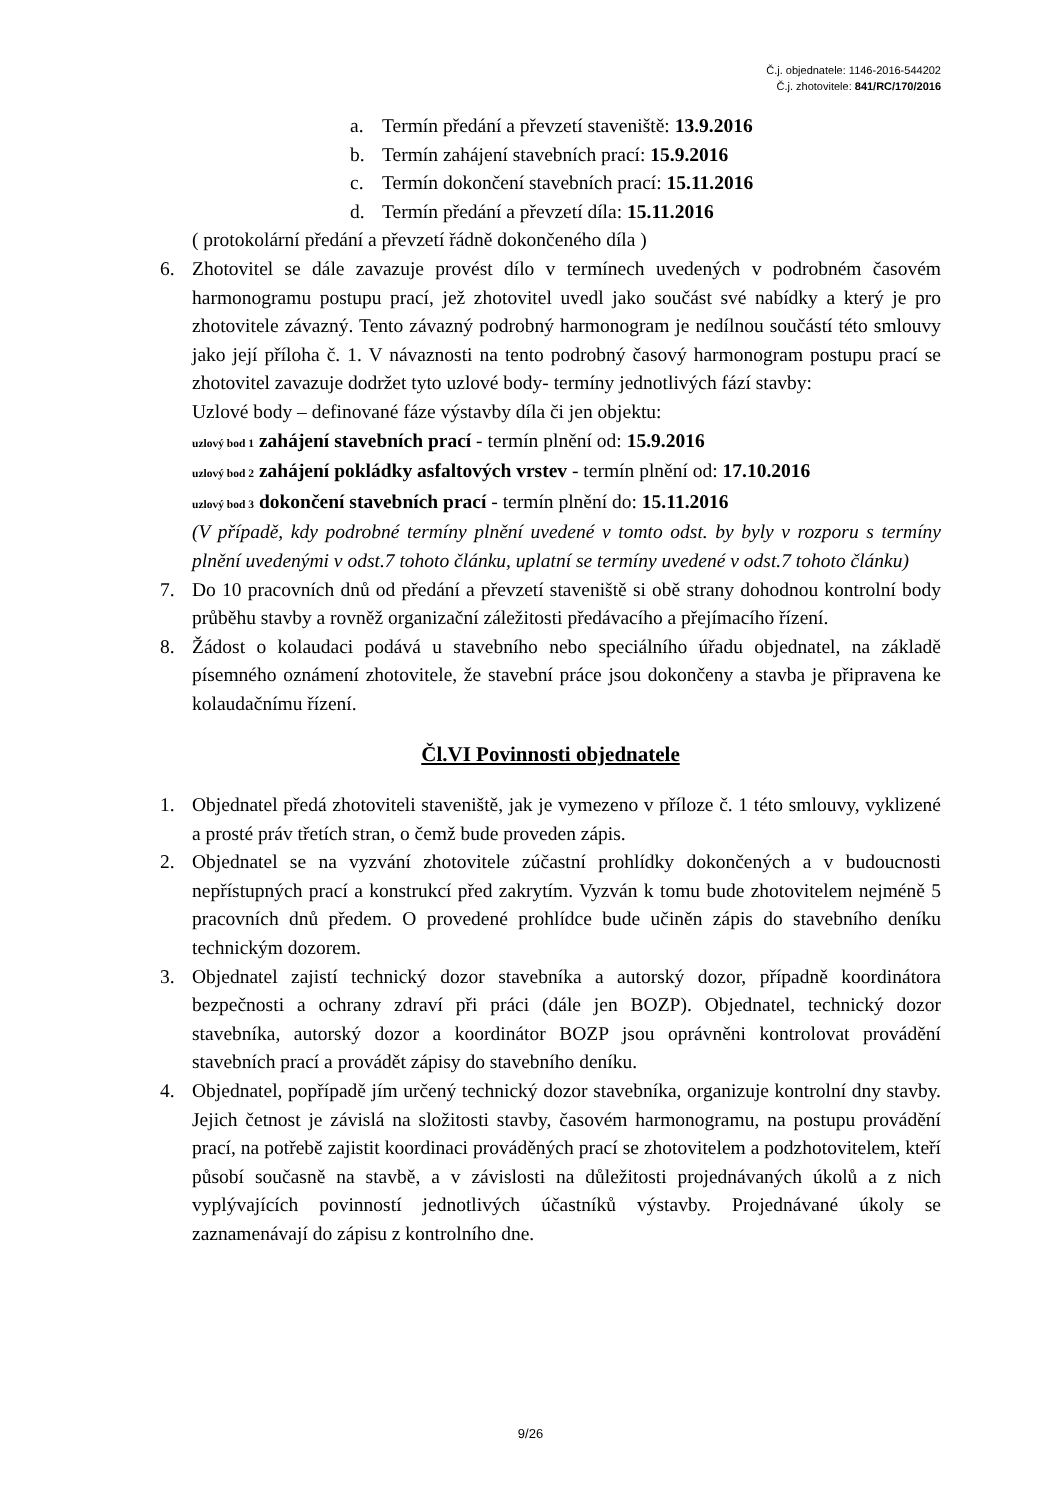Č.j. objednatele: 1146-2016-544202
Č.j. zhotovitele: 841/RC/170/2016
a. Termín předání a převzetí staveniště: 13.9.2016
b. Termín zahájení stavebních prací: 15.9.2016
c. Termín dokončení stavebních prací: 15.11.2016
d. Termín předání a převzetí díla: 15.11.2016
( protokolární předání a převzetí řádně dokončeného díla )
6. Zhotovitel se dále zavazuje provést dílo v termínech uvedených v podrobném časovém harmonogramu postupu prací, jež zhotovitel uvedl jako součást své nabídky a který je pro zhotovitele závazný. Tento závazný podrobný harmonogram je nedílnou součástí této smlouvy jako její příloha č. 1. V návaznosti na tento podrobný časový harmonogram postupu prací se zhotovitel zavazuje dodržet tyto uzlové body- termíny jednotlivých fází stavby:
Uzlové body – definované fáze výstavby díla či jen objektu:
uzlový bod 1 zahájení stavebních prací - termín plnění od: 15.9.2016
uzlový bod 2 zahájení pokládky asfaltových vrstev - termín plnění od: 17.10.2016
uzlový bod 3 dokončení stavebních prací - termín plnění do: 15.11.2016
(V případě, kdy podrobné termíny plnění uvedené v tomto odst. by byly v rozporu s termíny plnění uvedenými v odst.7 tohoto článku, uplatní se termíny uvedené v odst.7 tohoto článku)
7. Do 10 pracovních dnů od předání a převzetí staveniště si obě strany dohodnou kontrolní body průběhu stavby a rovněž organizační záležitosti předávacího a přejímacího řízení.
8. Žádost o kolaudaci podává u stavebního nebo speciálního úřadu objednatel, na základě písemného oznámení zhotovitele, že stavební práce jsou dokončeny a stavba je připravena ke kolaudačnímu řízení.
Čl.VI Povinnosti objednatele
1. Objednatel předá zhotoviteli staveniště, jak je vymezeno v příloze č. 1 této smlouvy, vyklizené a prosté práv třetích stran, o čemž bude proveden zápis.
2. Objednatel se na vyzvání zhotovitele zúčastní prohlídky dokončených a v budoucnosti nepřístupných prací a konstrukcí před zakrytím. Vyzván k tomu bude zhotovitelem nejméně 5 pracovních dnů předem. O provedené prohlídce bude učiněn zápis do stavebního deníku technickým dozorem.
3. Objednatel zajistí technický dozor stavebníka a autorský dozor, případně koordinátora bezpečnosti a ochrany zdraví při práci (dále jen BOZP). Objednatel, technický dozor stavebníka, autorský dozor a koordinátor BOZP jsou oprávněni kontrolovat provádění stavebních prací a provádět zápisy do stavebního deníku.
4. Objednatel, popřípadě jím určený technický dozor stavebníka, organizuje kontrolní dny stavby. Jejich četnost je závislá na složitosti stavby, časovém harmonogramu, na postupu provádění prací, na potřebě zajistit koordinaci prováděných prací se zhotovitelem a podzhotovitelem, kteří působí současně na stavbě, a v závislosti na důležitosti projednávaných úkolů a z nich vyplývajících povinností jednotlivých účastníků výstavby. Projednávané úkoly se zaznamenávají do zápisu z kontrolního dne.
9/26